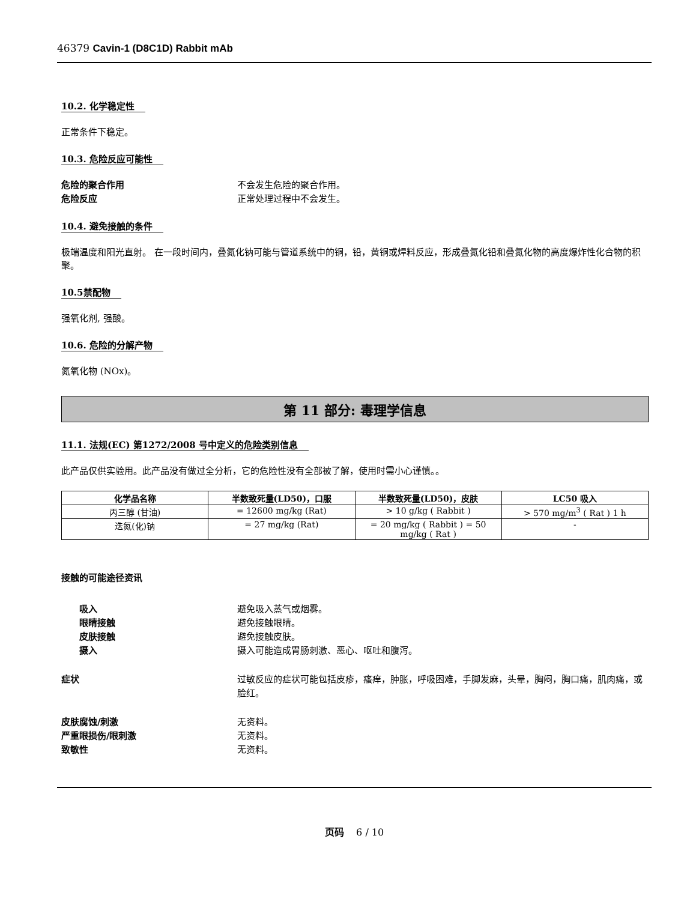46379 Cavin-1 (D8C1D) Rabbit mAb
10.2. 化学稳定性
正常条件下稳定。
10.3. 危险反应可能性
危险的聚合作用 不会发生危险的聚合作用。
危险反应 正常处理过程中不会发生。
10.4. 避免接触的条件
极端温度和阳光直射。 在一段时间内，叠氮化钠可能与管道系统中的铜，铅，黄铜或焊料反应，形成叠氮化铅和叠氮化物的高度爆炸性化合物的积聚。
10.5禁配物
强氧化剂, 强酸。
10.6. 危险的分解产物
氮氧化物 (NOx)。
第 11 部分: 毒理学信息
11.1. 法规(EC) 第1272/2008 号中定义的危险类别信息
此产品仅供实验用。此产品没有做过全分析，它的危险性没有全部被了解，使用时需小心谨慎。。
| 化学品名称 | 半数致死量(LD50)，口服 | 半数致死量(LD50)，皮肤 | LC50 吸入 |
| --- | --- | --- | --- |
| 丙三醇 (甘油) | = 12600 mg/kg (Rat) | > 10 g/kg ( Rabbit ) | > 570 mg/m<sup>3</sup> ( Rat ) 1 h |
| 迭氮(化)钠 | = 27 mg/kg (Rat) | = 20 mg/kg ( Rabbit ) = 50 mg/kg ( Rat ) | - |
接触的可能途径资讯
吸入 避免吸入蒸气或烟雾。
眼睛接触 避免接触眼睛。
皮肤接触 避免接触皮肤。
摄入 摄入可能造成胃肠刺激、恶心、呕吐和腹泻。
症状 过敏反应的症状可能包括皮疹，瘙痒，肿胀，呼吸困难，手脚发麻，头晕，胸闷，胸口痛，肌肉痛，或脸红。
皮肤腐蚀/刺激 无资料。
严重眼损伤/眼刺激 无资料。
致敏性 无资料。
页码 6 / 10